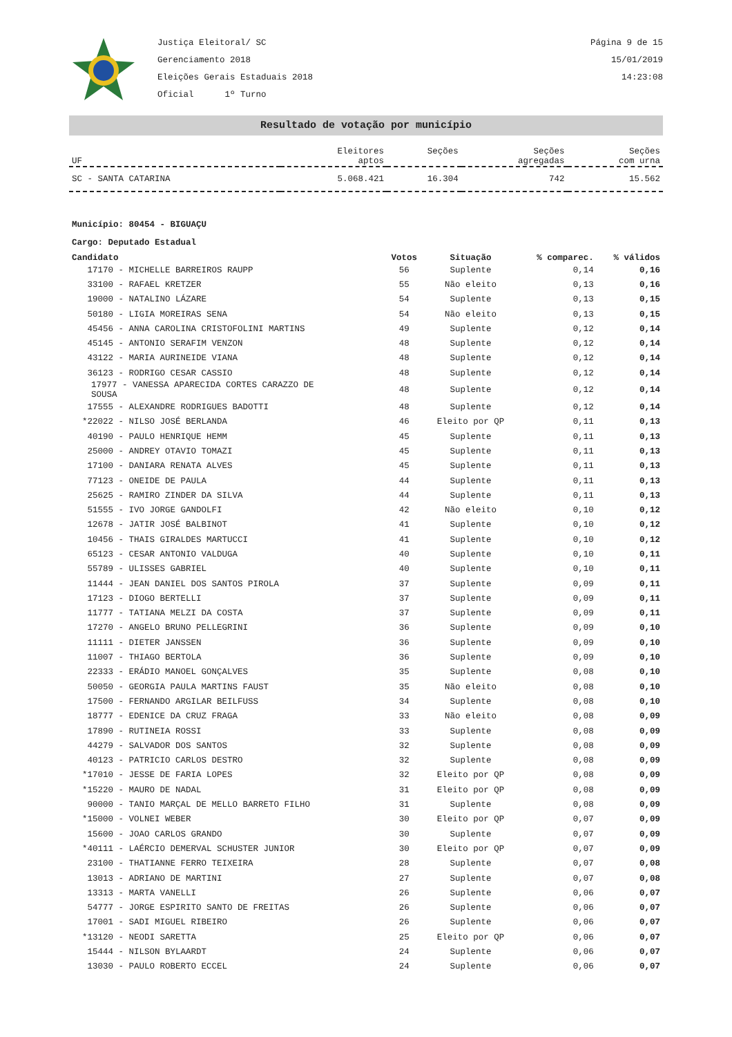Justiça Eleitoral/ SC
Gerenciamento 2018
Eleições Gerais Estaduais 2018
Oficial 1º Turno
Página 9 de 15
15/01/2019
14:23:08
Resultado de votação por município
| UF | Eleitores aptos | Seções | Seções agregadas | Seções com urna |
| --- | --- | --- | --- | --- |
| SC - SANTA CATARINA | 5.068.421 | 16.304 | 742 | 15.562 |
Município: 80454 - BIGUAÇU
Cargo: Deputado Estadual
| Candidato | Votos | Situação | % comparec. | % válidos |
| --- | --- | --- | --- | --- |
| 17170 - MICHELLE BARREIROS RAUPP | 56 | Suplente | 0,14 | 0,16 |
| 33100 - RAFAEL KRETZER | 55 | Não eleito | 0,13 | 0,16 |
| 19000 - NATALINO LÁZARE | 54 | Suplente | 0,13 | 0,15 |
| 50180 - LIGIA MOREIRAS SENA | 54 | Não eleito | 0,13 | 0,15 |
| 45456 - ANNA CAROLINA CRISTOFOLINI MARTINS | 49 | Suplente | 0,12 | 0,14 |
| 45145 - ANTONIO SERAFIM VENZON | 48 | Suplente | 0,12 | 0,14 |
| 43122 - MARIA AURINEIDE VIANA | 48 | Suplente | 0,12 | 0,14 |
| 36123 - RODRIGO CESAR CASSIO | 48 | Suplente | 0,12 | 0,14 |
| 17977 - VANESSA APARECIDA CORTES CARAZZO DE SOUSA | 48 | Suplente | 0,12 | 0,14 |
| 17555 - ALEXANDRE RODRIGUES BADOTTI | 48 | Suplente | 0,12 | 0,14 |
| *22022 - NILSO JOSÉ BERLANDA | 46 | Eleito por QP | 0,11 | 0,13 |
| 40190 - PAULO HENRIQUE HEMM | 45 | Suplente | 0,11 | 0,13 |
| 25000 - ANDREY OTAVIO TOMAZI | 45 | Suplente | 0,11 | 0,13 |
| 17100 - DANIARA RENATA ALVES | 45 | Suplente | 0,11 | 0,13 |
| 77123 - ONEIDE DE PAULA | 44 | Suplente | 0,11 | 0,13 |
| 25625 - RAMIRO ZINDER DA SILVA | 44 | Suplente | 0,11 | 0,13 |
| 51555 - IVO JORGE GANDOLFI | 42 | Não eleito | 0,10 | 0,12 |
| 12678 - JATIR JOSÉ BALBINOT | 41 | Suplente | 0,10 | 0,12 |
| 10456 - THAIS GIRALDES MARTUCCI | 41 | Suplente | 0,10 | 0,12 |
| 65123 - CESAR ANTONIO VALDUGA | 40 | Suplente | 0,10 | 0,11 |
| 55789 - ULISSES GABRIEL | 40 | Suplente | 0,10 | 0,11 |
| 11444 - JEAN DANIEL DOS SANTOS PIROLA | 37 | Suplente | 0,09 | 0,11 |
| 17123 - DIOGO BERTELLI | 37 | Suplente | 0,09 | 0,11 |
| 11777 - TATIANA MELZI DA COSTA | 37 | Suplente | 0,09 | 0,11 |
| 17270 - ANGELO BRUNO PELLEGRINI | 36 | Suplente | 0,09 | 0,10 |
| 11111 - DIETER JANSSEN | 36 | Suplente | 0,09 | 0,10 |
| 11007 - THIAGO BERTOLA | 36 | Suplente | 0,09 | 0,10 |
| 22333 - ERÁDIO MANOEL GONÇALVES | 35 | Suplente | 0,08 | 0,10 |
| 50050 - GEORGIA PAULA MARTINS FAUST | 35 | Não eleito | 0,08 | 0,10 |
| 17500 - FERNANDO ARGILAR BEILFUSS | 34 | Suplente | 0,08 | 0,10 |
| 18777 - EDENICE DA CRUZ FRAGA | 33 | Não eleito | 0,08 | 0,09 |
| 17890 - RUTINEIA ROSSI | 33 | Suplente | 0,08 | 0,09 |
| 44279 - SALVADOR DOS SANTOS | 32 | Suplente | 0,08 | 0,09 |
| 40123 - PATRICIO CARLOS DESTRO | 32 | Suplente | 0,08 | 0,09 |
| *17010 - JESSE DE FARIA LOPES | 32 | Eleito por QP | 0,08 | 0,09 |
| *15220 - MAURO DE NADAL | 31 | Eleito por QP | 0,08 | 0,09 |
| 90000 - TANIO MARÇAL DE MELLO BARRETO FILHO | 31 | Suplente | 0,08 | 0,09 |
| *15000 - VOLNEI WEBER | 30 | Eleito por QP | 0,07 | 0,09 |
| 15600 - JOAO CARLOS GRANDO | 30 | Suplente | 0,07 | 0,09 |
| *40111 - LAÉRCIO DEMERVAL SCHUSTER JUNIOR | 30 | Eleito por QP | 0,07 | 0,09 |
| 23100 - THATIANNE FERRO TEIXEIRA | 28 | Suplente | 0,07 | 0,08 |
| 13013 - ADRIANO DE MARTINI | 27 | Suplente | 0,07 | 0,08 |
| 13313 - MARTA VANELLI | 26 | Suplente | 0,06 | 0,07 |
| 54777 - JORGE ESPIRITO SANTO DE FREITAS | 26 | Suplente | 0,06 | 0,07 |
| 17001 - SADI MIGUEL RIBEIRO | 26 | Suplente | 0,06 | 0,07 |
| *13120 - NEODI SARETTA | 25 | Eleito por QP | 0,06 | 0,07 |
| 15444 - NILSON BYLAARDT | 24 | Suplente | 0,06 | 0,07 |
| 13030 - PAULO ROBERTO ECCEL | 24 | Suplente | 0,06 | 0,07 |